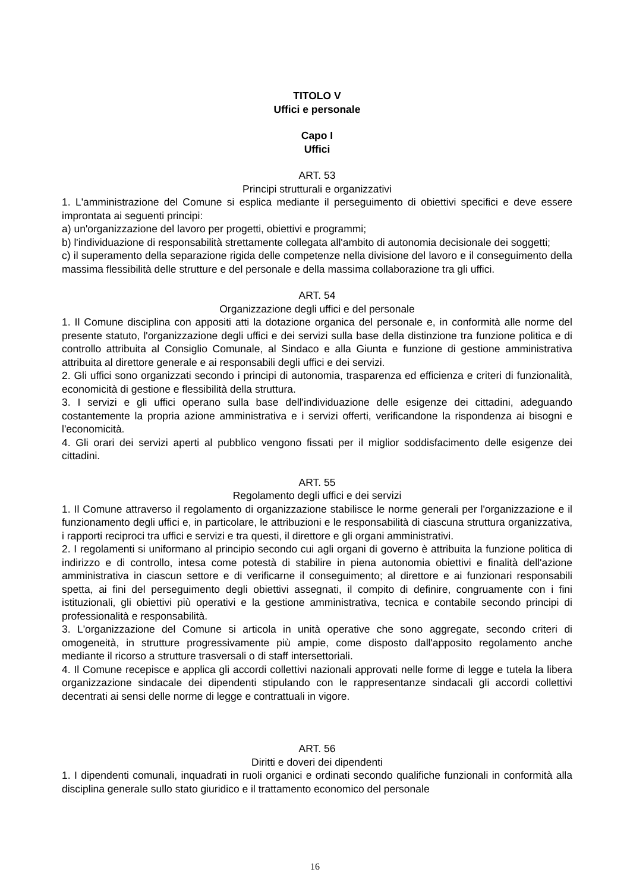TITOLO V
Uffici e personale
Capo I
Uffici
ART. 53
Principi strutturali e organizzativi
1. L'amministrazione del Comune si esplica mediante il perseguimento di obiettivi specifici e deve essere improntata ai seguenti principi:
a) un'organizzazione del lavoro per progetti, obiettivi e programmi;
b) l'individuazione di responsabilità strettamente collegata all'ambito di autonomia decisionale dei soggetti;
c) il superamento della separazione rigida delle competenze nella divisione del lavoro e il conseguimento della massima flessibilità delle strutture e del personale e della massima collaborazione tra gli uffici.
ART. 54
Organizzazione degli uffici e del personale
1. Il Comune disciplina con appositi atti la dotazione organica del personale e, in conformità alle norme del presente statuto, l'organizzazione degli uffici e dei servizi sulla base della distinzione tra funzione politica e di controllo attribuita al Consiglio Comunale, al Sindaco e alla Giunta e funzione di gestione amministrativa attribuita al direttore generale e ai responsabili degli uffici e dei servizi.
2. Gli uffici sono organizzati secondo i principi di autonomia, trasparenza ed efficienza e criteri di funzionalità, economicità di gestione e flessibilità della struttura.
3. I servizi e gli uffici operano sulla base dell'individuazione delle esigenze dei cittadini, adeguando costantemente la propria azione amministrativa e i servizi offerti, verificandone la rispondenza ai bisogni e l'economicità.
4. Gli orari dei servizi aperti al pubblico vengono fissati per il miglior soddisfacimento delle esigenze dei cittadini.
ART. 55
Regolamento degli uffici e dei servizi
1. Il Comune attraverso il regolamento di organizzazione stabilisce le norme generali per l'organizzazione e il funzionamento degli uffici e, in particolare, le attribuzioni e le responsabilità di ciascuna struttura organizzativa, i rapporti reciproci tra uffici e servizi e tra questi, il direttore e gli organi amministrativi.
2. I regolamenti si uniformano al principio secondo cui agli organi di governo è attribuita la funzione politica di indirizzo e di controllo, intesa come potestà di stabilire in piena autonomia obiettivi e finalità dell'azione amministrativa in ciascun settore e di verificarne il conseguimento; al direttore e ai funzionari responsabili spetta, ai fini del perseguimento degli obiettivi assegnati, il compito di definire, congruamente con i fini istituzionali, gli obiettivi più operativi e la gestione amministrativa, tecnica e contabile secondo principi di professionalità e responsabilità.
3. L'organizzazione del Comune si articola in unità operative che sono aggregate, secondo criteri di omogeneità, in strutture progressivamente più ampie, come disposto dall'apposito regolamento anche mediante il ricorso a strutture trasversali o di staff intersettoriali.
4. Il Comune recepisce e applica gli accordi collettivi nazionali approvati nelle forme di legge e tutela la libera organizzazione sindacale dei dipendenti stipulando con le rappresentanze sindacali gli accordi collettivi decentrati ai sensi delle norme di legge e contrattuali in vigore.
ART. 56
Diritti e doveri dei dipendenti
1. I dipendenti comunali, inquadrati in ruoli organici e ordinati secondo qualifiche funzionali in conformità alla disciplina generale sullo stato giuridico e il trattamento economico del personale
16